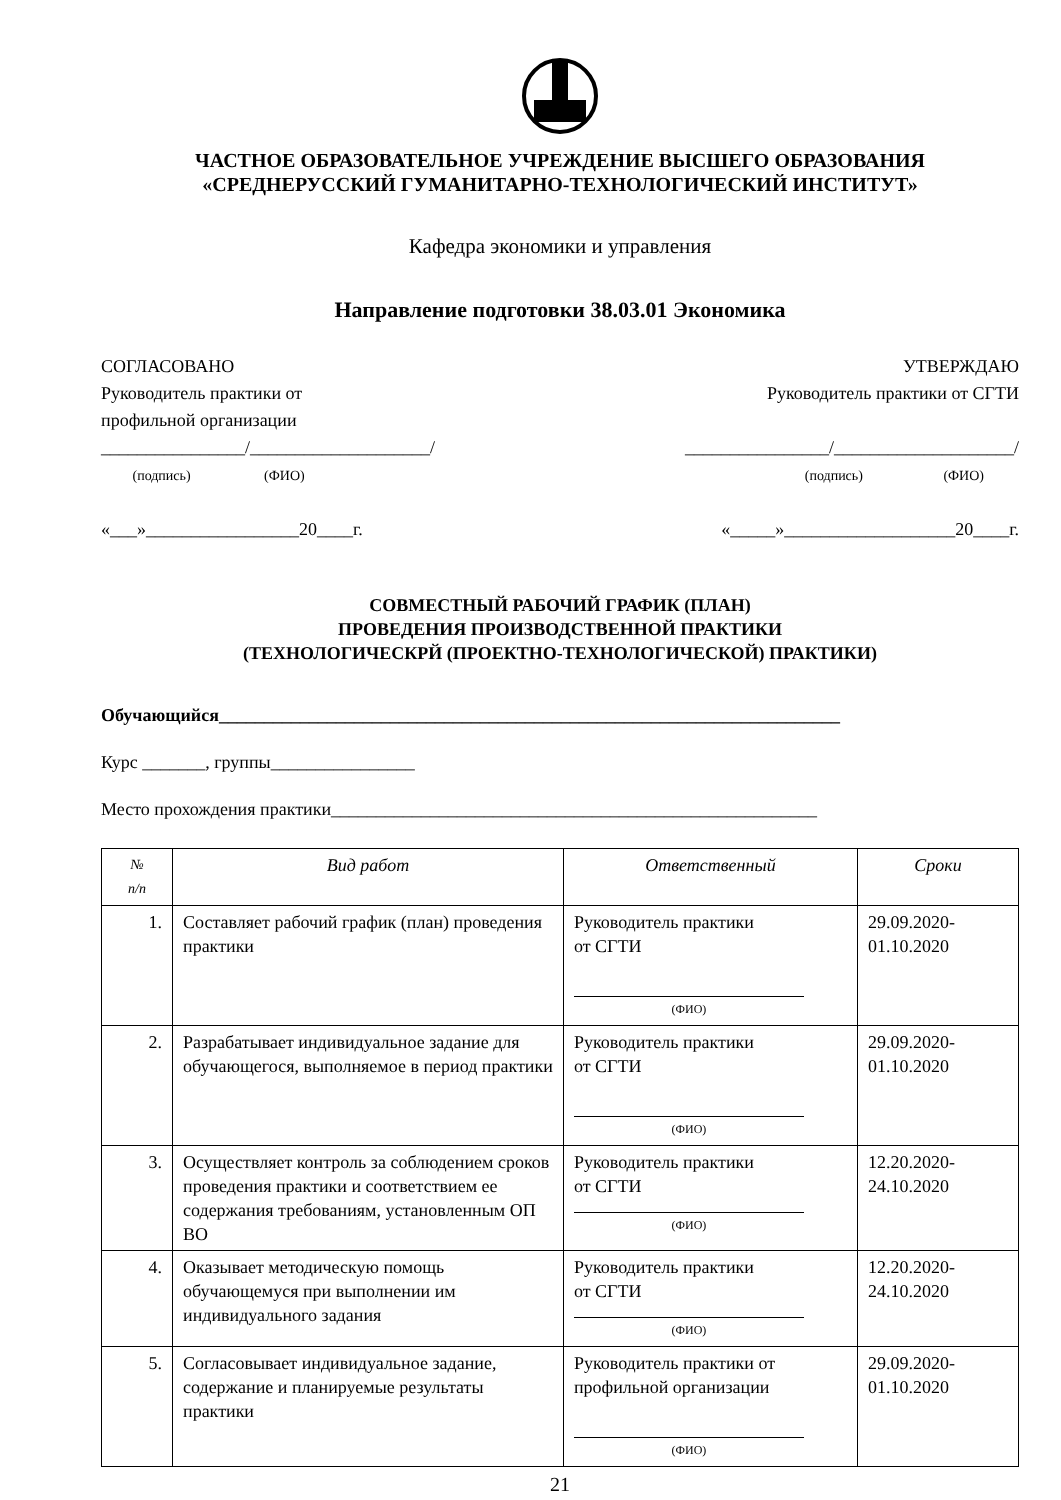ЧАСТНОЕ ОБРАЗОВАТЕЛЬНОЕ УЧРЕЖДЕНИЕ ВЫСШЕГО ОБРАЗОВАНИЯ
«СРЕДНЕРУССКИЙ ГУМАНИТАРНО-ТЕХНОЛОГИЧЕСКИЙ ИНСТИТУТ»
Кафедра экономики и управления
Направление подготовки 38.03.01 Экономика
СОГЛАСОВАНО
Руководитель практики от
профильной организации
________________/____________________/
(подпись) (ФИО)
«___»_________________20____г.
УТВЕРЖДАЮ
Руководитель практики от СГТИ
________________/____________________/
(подпись) (ФИО)
«_____»___________________20____г.
СОВМЕСТНЫЙ РАБОЧИЙ ГРАФИК (ПЛАН)
ПРОВЕДЕНИЯ ПРОИЗВОДСТВЕННОЙ ПРАКТИКИ
(ТЕХНОЛОГИЧЕСКРЙ (ПРОЕКТНО-ТЕХНОЛОГИЧЕСКОЙ) ПРАКТИКИ)
Обучающийся_____________________________________________________________________
Курс _______, группы________________
Место прохождения практики______________________________________________________
| № п/п | Вид работ | Ответственный | Сроки |
| --- | --- | --- | --- |
| 1. | Составляет рабочий график (план) проведения практики | Руководитель практики от СГТИ (ФИО) | 29.09.2020- 01.10.2020 |
| 2. | Разрабатывает индивидуальное задание для обучающегося, выполняемое в период практики | Руководитель практики от СГТИ (ФИО) | 29.09.2020- 01.10.2020 |
| 3. | Осуществляет контроль за соблюдением сроков проведения практики и соответствием ее содержания требованиям, установленным ОП ВО | Руководитель практики от СГТИ (ФИО) | 12.20.2020- 24.10.2020 |
| 4. | Оказывает методическую помощь обучающемуся при выполнении им индивидуального задания | Руководитель практики от СГТИ (ФИО) | 12.20.2020- 24.10.2020 |
| 5. | Согласовывает индивидуальное задание, содержание и планируемые результаты практики | Руководитель практики от профильной организации (ФИО) | 29.09.2020- 01.10.2020 |
21